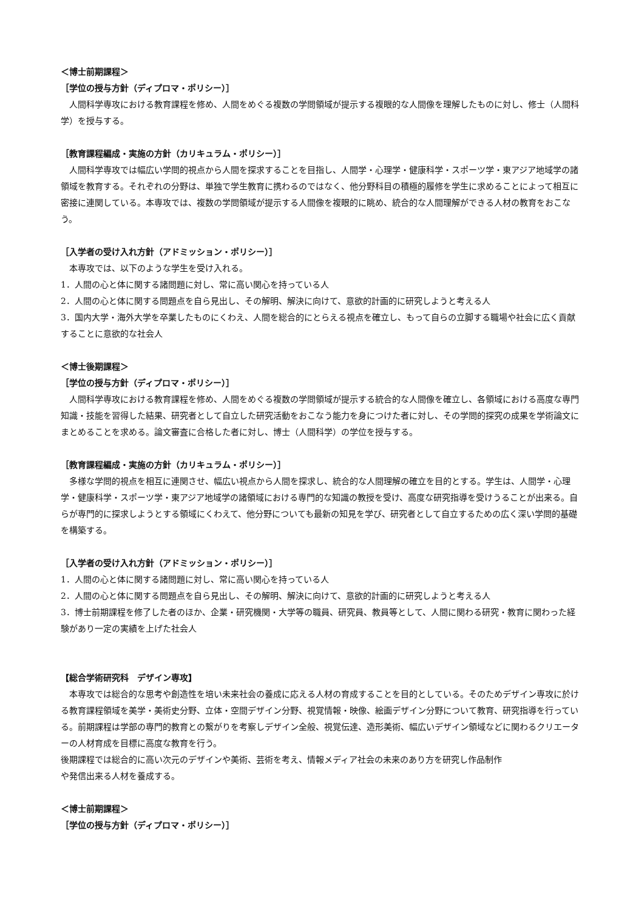＜博士前期課程＞
［学位の授与方針（ディプロマ・ポリシー）］
　人間科学専攻における教育課程を修め、人間をめぐる複数の学問領域が提示する複眼的な人間像を理解したものに対し、修士（人間科学）を授与する。
［教育課程編成・実施の方針（カリキュラム・ポリシー）］
　人間科学専攻では幅広い学問的視点から人間を探求することを目指し、人間学・心理学・健康科学・スポーツ学・東アジア地域学の諸領域を教育する。それぞれの分野は、単独で学生教育に携わるのではなく、他分野科目の積極的履修を学生に求めることによって相互に密接に連関している。本専攻では、複数の学問領域が提示する人間像を複眼的に眺め、統合的な人間理解ができる人材の教育をおこなう。
［入学者の受け入れ方針（アドミッション・ポリシー）］
　本専攻では、以下のような学生を受け入れる。
1．人間の心と体に関する諸問題に対し、常に高い関心を持っている人
2．人間の心と体に関する問題点を自ら見出し、その解明、解決に向けて、意欲的計画的に研究しようと考える人
3．国内大学・海外大学を卒業したものにくわえ、人間を総合的にとらえる視点を確立し、もって自らの立脚する職場や社会に広く貢献することに意欲的な社会人
＜博士後期課程＞
［学位の授与方針（ディプロマ・ポリシー）］
　人間科学専攻における教育課程を修め、人間をめぐる複数の学問領域が提示する統合的な人間像を確立し、各領域における高度な専門知識・技能を習得した結果、研究者として自立した研究活動をおこなう能力を身につけた者に対し、その学問的探究の成果を学術論文にまとめることを求める。論文審査に合格した者に対し、博士（人間科学）の学位を授与する。
［教育課程編成・実施の方針（カリキュラム・ポリシー）］
　多様な学問的視点を相互に連関させ、幅広い視点から人間を探求し、統合的な人間理解の確立を目的とする。学生は、人間学・心理学・健康科学・スポーツ学・東アジア地域学の諸領域における専門的な知識の教授を受け、高度な研究指導を受けうることが出来る。自らが専門的に探求しようとする領域にくわえて、他分野についても最新の知見を学び、研究者として自立するための広く深い学問的基礎を構築する。
［入学者の受け入れ方針（アドミッション・ポリシー）］
1．人間の心と体に関する諸問題に対し、常に高い関心を持っている人
2．人間の心と体に関する問題点を自ら見出し、その解明、解決に向けて、意欲的計画的に研究しようと考える人
3．博士前期課程を修了した者のほか、企業・研究機関・大学等の職員、研究員、教員等として、人間に関わる研究・教育に関わった経験があり一定の実績を上げた社会人
【総合学術研究科　デザイン専攻】
　本専攻では総合的な思考や創造性を培い未来社会の養成に応える人材の育成することを目的としている。そのためデザイン専攻に於ける教育課程領域を美学・美術史分野、立体・空間デザイン分野、視覚情報・映像、絵画デザイン分野について教育、研究指導を行っている。前期課程は学部の専門的教育との繋がりを考察しデザイン全般、視覚伝達、造形美術、幅広いデザイン領域などに関わるクリエーターの人材育成を目標に高度な教育を行う。
後期課程では総合的に高い次元のデザインや美術、芸術を考え、情報メディア社会の未来のあり方を研究し作品制作
や発信出来る人材を養成する。
＜博士前期課程＞
［学位の授与方針（ディプロマ・ポリシー）］